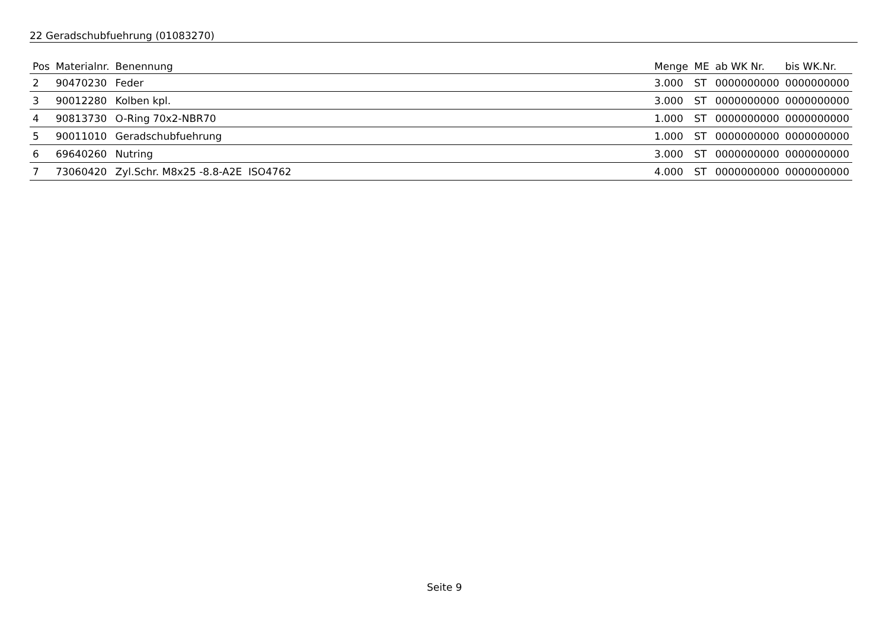22 Geradschubfuehrung (01083270)
| Pos | Materialnr. | Benennung | Menge | ME | ab WK Nr. | bis WK.Nr. |
| --- | --- | --- | --- | --- | --- | --- |
| 2 | 90470230 | Feder | 3.000 | ST | 0000000000 | 0000000000 |
| 3 | 90012280 | Kolben kpl. | 3.000 | ST | 0000000000 | 0000000000 |
| 4 | 90813730 | O-Ring 70x2-NBR70 | 1.000 | ST | 0000000000 | 0000000000 |
| 5 | 90011010 | Geradschubfuehrung | 1.000 | ST | 0000000000 | 0000000000 |
| 6 | 69640260 | Nutring | 3.000 | ST | 0000000000 | 0000000000 |
| 7 | 73060420 | Zyl.Schr. M8x25 -8.8-A2E ISO4762 | 4.000 | ST | 0000000000 | 0000000000 |
Seite 9